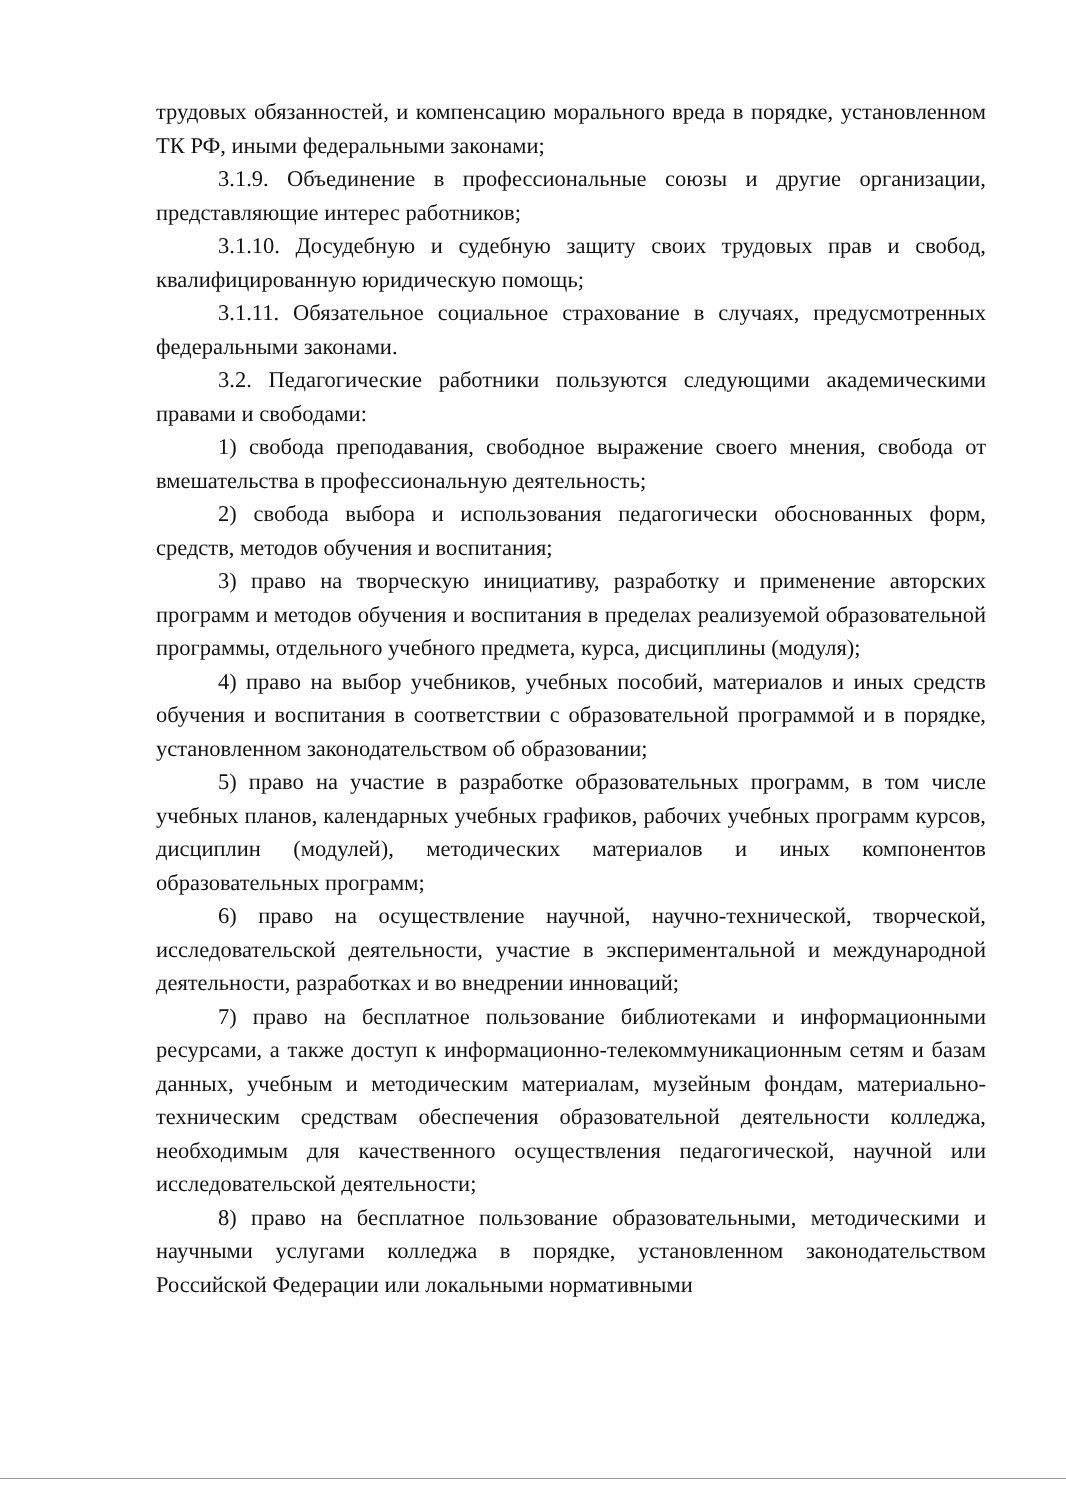трудовых обязанностей, и компенсацию морального вреда в порядке, установленном ТК РФ, иными федеральными законами;
3.1.9. Объединение в профессиональные союзы и другие организации, представляющие интерес работников;
3.1.10. Досудебную и судебную защиту своих трудовых прав и свобод, квалифицированную юридическую помощь;
3.1.11. Обязательное социальное страхование в случаях, предусмотренных федеральными законами.
3.2. Педагогические работники пользуются следующими академическими правами и свободами:
1) свобода преподавания, свободное выражение своего мнения, свобода от вмешательства в профессиональную деятельность;
2) свобода выбора и использования педагогически обоснованных форм, средств, методов обучения и воспитания;
3) право на творческую инициативу, разработку и применение авторских программ и методов обучения и воспитания в пределах реализуемой образовательной программы, отдельного учебного предмета, курса, дисциплины (модуля);
4) право на выбор учебников, учебных пособий, материалов и иных средств обучения и воспитания в соответствии с образовательной программой и в порядке, установленном законодательством об образовании;
5) право на участие в разработке образовательных программ, в том числе учебных планов, календарных учебных графиков, рабочих учебных программ курсов, дисциплин (модулей), методических материалов и иных компонентов образовательных программ;
6) право на осуществление научной, научно-технической, творческой, исследовательской деятельности, участие в экспериментальной и международной деятельности, разработках и во внедрении инноваций;
7) право на бесплатное пользование библиотеками и информационными ресурсами, а также доступ к информационно-телекоммуникационным сетям и базам данных, учебным и методическим материалам, музейным фондам, материально-техническим средствам обеспечения образовательной деятельности колледжа, необходимым для качественного осуществления педагогической, научной или исследовательской деятельности;
8) право на бесплатное пользование образовательными, методическими и научными услугами колледжа в порядке, установленном законодательством Российской Федерации или локальными нормативными